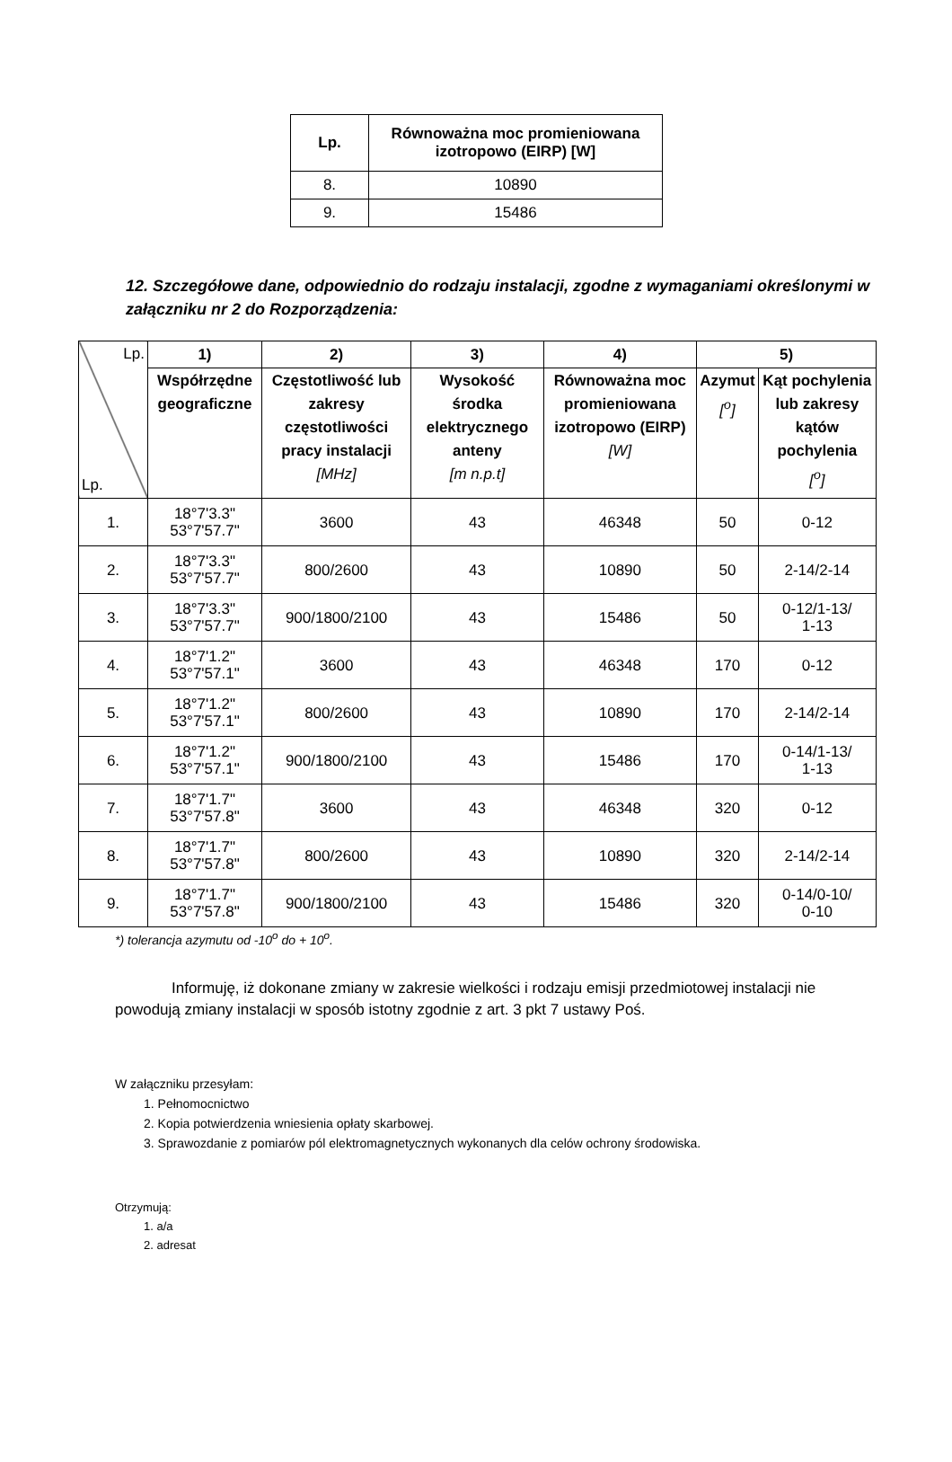| Lp. | Równoważna moc promieniowana izotropowo (EIRP) [W] |
| --- | --- |
| 8. | 10890 |
| 9. | 15486 |
12. Szczegółowe dane, odpowiednio do rodzaju instalacji, zgodne z wymaganiami określonymi w załączniku nr 2 do Rozporządzenia:
| Lp. Lp. | 1) | 2) | 3) | 4) | 5) | |
| --- | --- | --- | --- | --- | --- | --- |
| | Współrzędne geograficzne | Częstotliwość lub zakresy częstotliwości pracy instalacji [MHz] | Wysokość środka elektrycznego anteny [m n.p.t] | Równoważna moc promieniowana izotropowo (EIRP) [W] | Azymut [<sup>o</sup>] | Kąt pochylenia lub zakresy kątów pochylenia [<sup>o</sup>] |
| 1. | 18°7'3.3" 53°7'57.7" | 3600 | 43 | 46348 | 50 | 0-12 |
| 2. | 18°7'3.3" 53°7'57.7" | 800/2600 | 43 | 10890 | 50 | 2-14/2-14 |
| 3. | 18°7'3.3" 53°7'57.7" | 900/1800/2100 | 43 | 15486 | 50 | 0-12/1-13/ 1-13 |
| 4. | 18°7'1.2" 53°7'57.1" | 3600 | 43 | 46348 | 170 | 0-12 |
| 5. | 18°7'1.2" 53°7'57.1" | 800/2600 | 43 | 10890 | 170 | 2-14/2-14 |
| 6. | 18°7'1.2" 53°7'57.1" | 900/1800/2100 | 43 | 15486 | 170 | 0-14/1-13/ 1-13 |
| 7. | 18°7'1.7" 53°7'57.8" | 3600 | 43 | 46348 | 320 | 0-12 |
| 8. | 18°7'1.7" 53°7'57.8" | 800/2600 | 43 | 10890 | 320 | 2-14/2-14 |
| 9. | 18°7'1.7" 53°7'57.8" | 900/1800/2100 | 43 | 15486 | 320 | 0-14/0-10/ 0-10 |
*) tolerancja azymutu od -10<sup>o</sup> do + 10<sup>o</sup>.
Informuję, iż dokonane zmiany w zakresie wielkości i rodzaju emisji przedmiotowej instalacji nie powodują zmiany instalacji w sposób istotny zgodnie z art. 3 pkt 7 ustawy Poś.
W załączniku przesyłam:
1. Pełnomocnictwo
2. Kopia potwierdzenia wniesienia opłaty skarbowej.
3. Sprawozdanie z pomiarów pól elektromagnetycznych wykonanych dla celów ochrony środowiska.
Otrzymują:
1. a/a
2. adresat